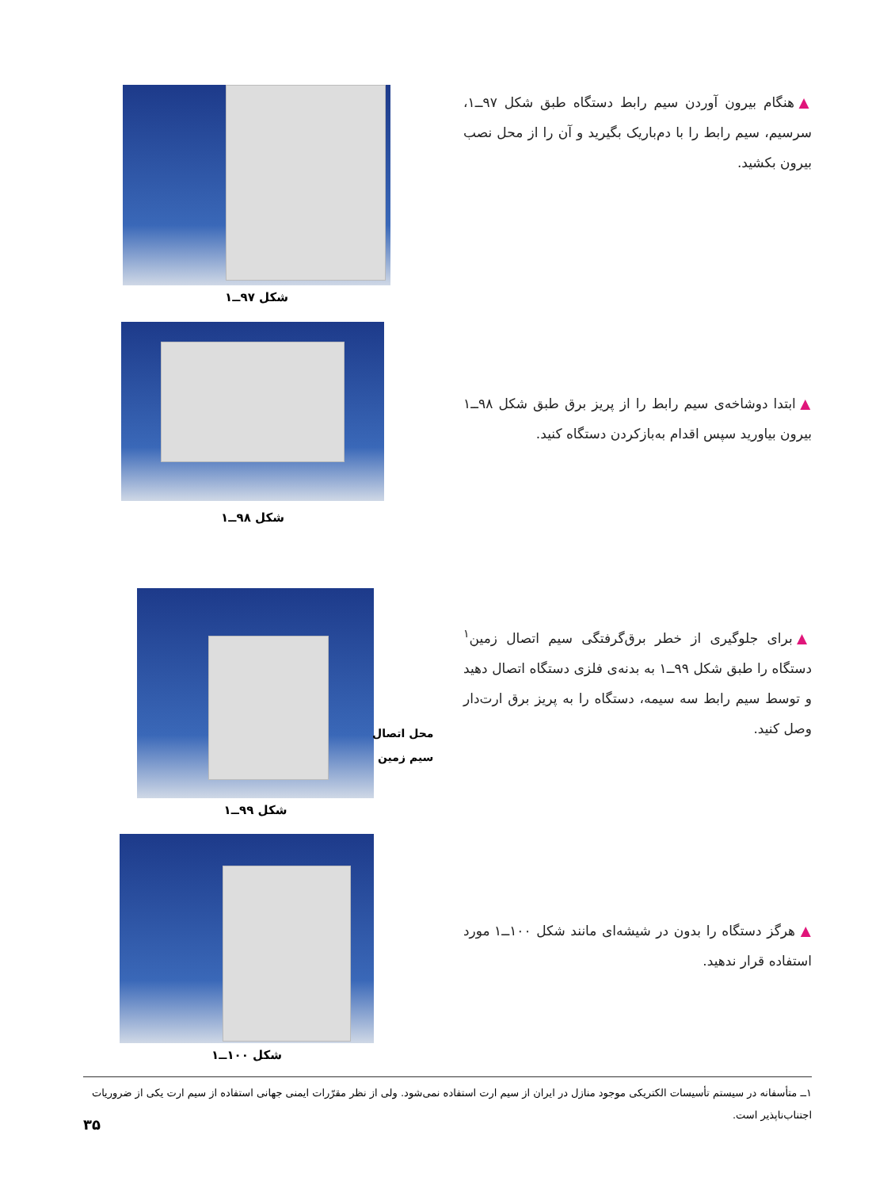▲ هنگام بیرون آوردن سیم رابط دستگاه طبق شکل ۹۷ــ۱، سرسیم، سیم رابط را با دم‌باریک بگیرید و آن را از محل نصب بیرون بکشید.
شکل ۹۷ــ۱
▲ ابتدا دوشاخه‌ی سیم رابط را از پریز برق طبق شکل ۹۸ــ۱ بیرون بیاورید سپس اقدام به‌بازکردن دستگاه کنید.
شکل ۹۸ــ۱
▲ برای جلوگیری از خطر برق‌گرفتگی سیم اتصال زمین<sup>۱</sup> دستگاه را طبق شکل ۹۹ــ۱ به بدنه‌ی فلزی دستگاه اتصال دهید و توسط سیم رابط سه سیمه، دستگاه را به پریز برق ارت‌دار وصل کنید.
شکل ۹۹ــ۱
محل اتصال
سیم زمین
▲ هرگز دستگاه را بدون در شیشه‌ای مانند شکل ۱۰۰ــ۱ مورد استفاده قرار ندهید.
شکل ۱۰۰ــ۱
۱ــ متأسفانه در سیستم تأسیسات الکتریکی موجود منازل در ایران از سیم ارت استفاده نمی‌شود. ولی از نظر مقرّرات ایمنی جهانی استفاده از سیم ارت یکی از ضروریات اجتناب‌ناپذیر است.
۳۵